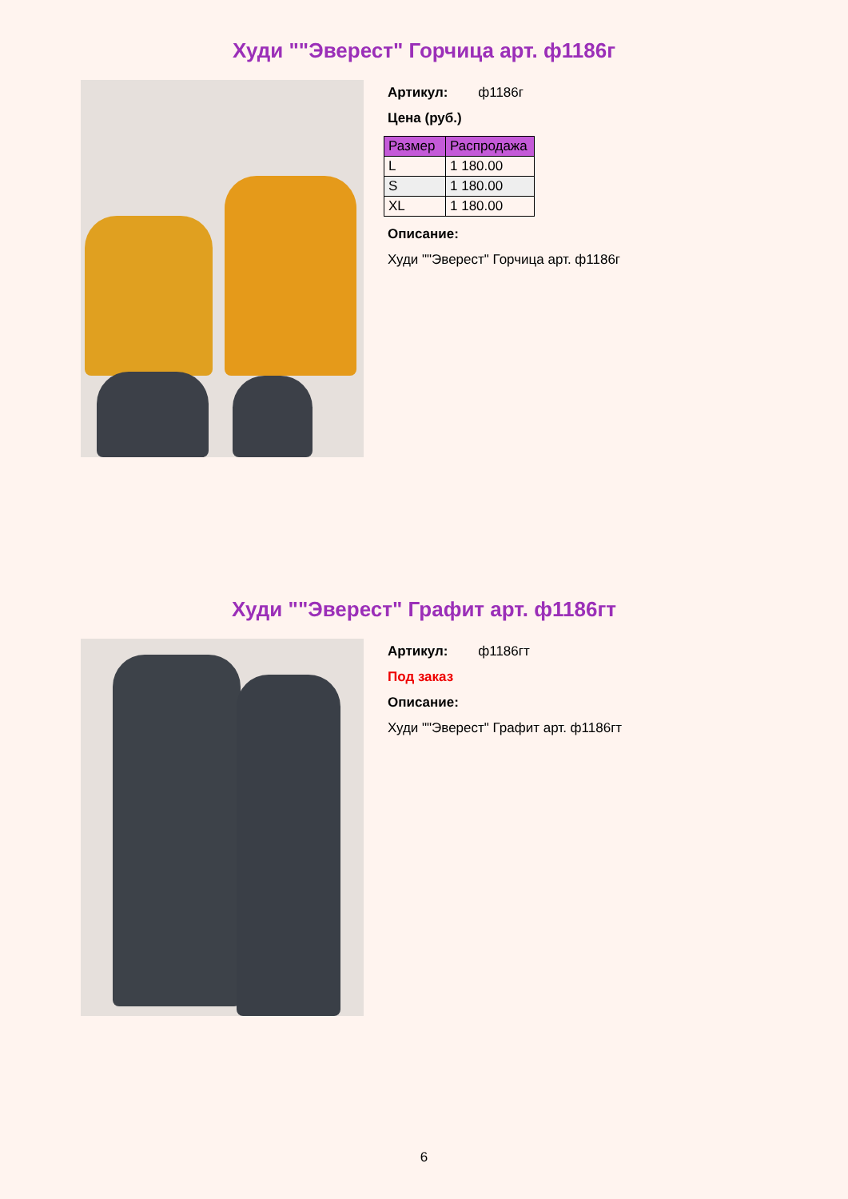Худи ""Эверест" Горчица арт. ф1186г
Артикул: ф1186г
Цена (руб.)
| Размер | Распродажа |
| --- | --- |
| L | 1 180.00 |
| S | 1 180.00 |
| XL | 1 180.00 |
Описание:
Худи ""Эверест" Горчица арт. ф1186г
Худи ""Эверест" Графит арт. ф1186гт
Артикул: ф1186гт
Под заказ
Описание:
Худи ""Эверест" Графит арт. ф1186гт
6